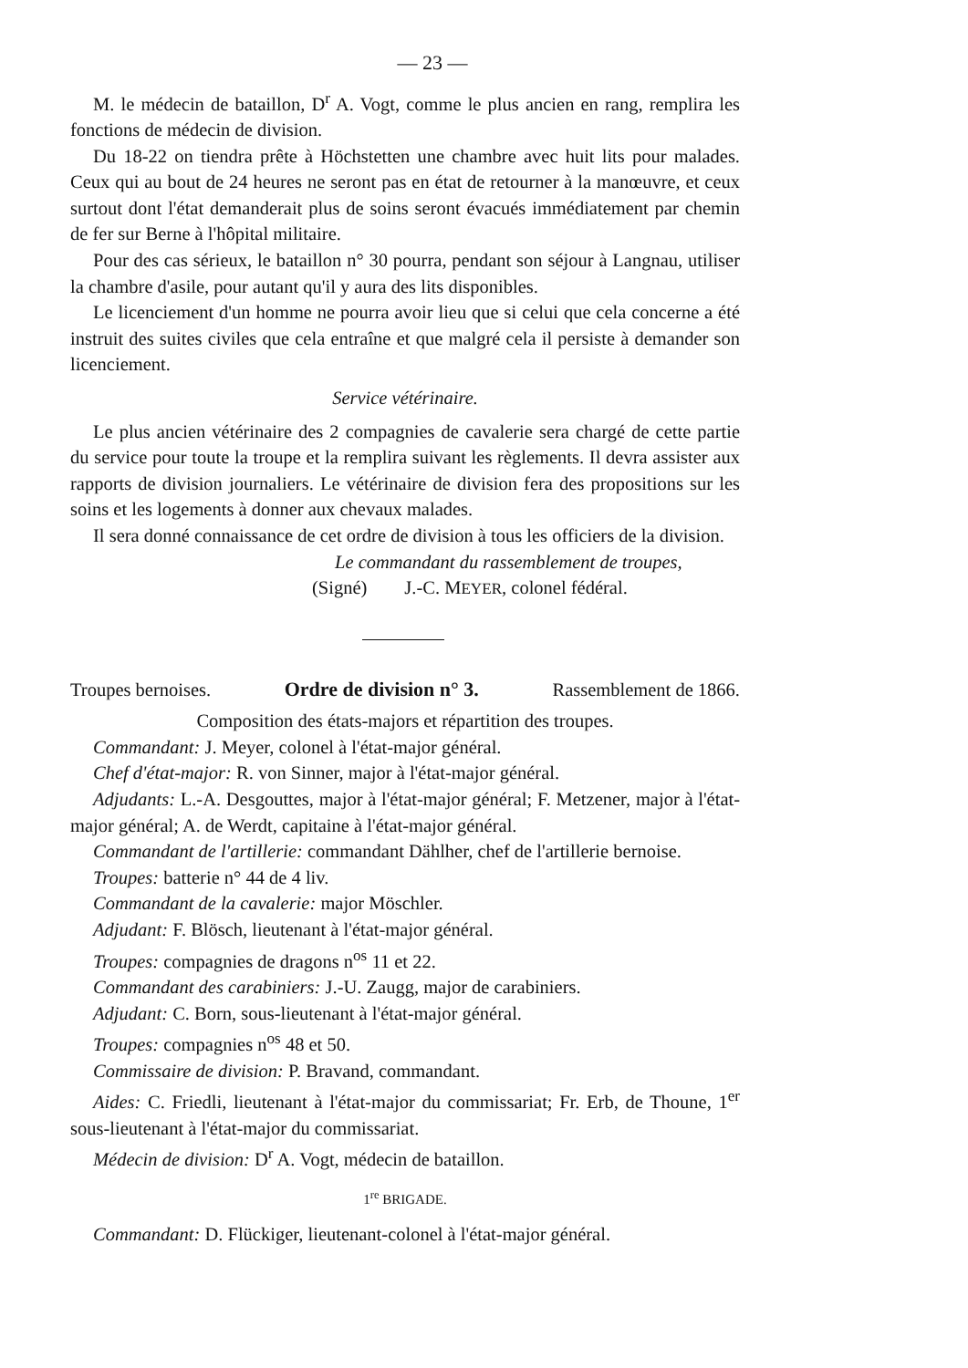— 23 —
M. le médecin de bataillon, D<sup>r</sup> A. Vogt, comme le plus ancien en rang, remplira les fonctions de médecin de division.
Du 18-22 on tiendra prête à Höchstetten une chambre avec huit lits pour malades. Ceux qui au bout de 24 heures ne seront pas en état de retourner à la manœuvre, et ceux surtout dont l'état demanderait plus de soins seront évacués immédiatement par chemin de fer sur Berne à l'hôpital militaire.
Pour des cas sérieux, le bataillon n° 30 pourra, pendant son séjour à Langnau, utiliser la chambre d'asile, pour autant qu'il y aura des lits disponibles.
Le licenciement d'un homme ne pourra avoir lieu que si celui que cela concerne a été instruit des suites civiles que cela entraîne et que malgré cela il persiste à demander son licenciement.
Service vétérinaire.
Le plus ancien vétérinaire des 2 compagnies de cavalerie sera chargé de cette partie du service pour toute la troupe et la remplira suivant les règlements. Il devra assister aux rapports de division journaliers. Le vétérinaire de division fera des propositions sur les soins et les logements à donner aux chevaux malades.
Il sera donné connaissance de cet ordre de division à tous les officiers de la division.
Le commandant du rassemblement de troupes,
(Signé) J.-C. MEYER, colonel fédéral.
Troupes bernoises. Ordre de division n° 3. Rassemblement de 1866.
Composition des états-majors et répartition des troupes.
Commandant: J. Meyer, colonel à l'état-major général.
Chef d'état-major: R. von Sinner, major à l'état-major général.
Adjudants: L.-A. Desgouttes, major à l'état-major général; F. Metzener, major à l'état-major général; A. de Werdt, capitaine à l'état-major général.
Commandant de l'artillerie: commandant Dählher, chef de l'artillerie bernoise.
Troupes: batterie n° 44 de 4 liv.
Commandant de la cavalerie: major Möschler.
Adjudant: F. Blösch, lieutenant à l'état-major général.
Troupes: compagnies de dragons n<sup>os</sup> 11 et 22.
Commandant des carabiniers: J.-U. Zaugg, major de carabiniers.
Adjudant: C. Born, sous-lieutenant à l'état-major général.
Troupes: compagnies n<sup>os</sup> 48 et 50.
Commissaire de division: P. Bravand, commandant.
Aides: C. Friedli, lieutenant à l'état-major du commissariat; Fr. Erb, de Thoune, 1<sup>er</sup> sous-lieutenant à l'état-major du commissariat.
Médecin de division: D<sup>r</sup> A. Vogt, médecin de bataillon.
1<sup>re</sup> BRIGADE.
Commandant: D. Flückiger, lieutenant-colonel à l'état-major général.